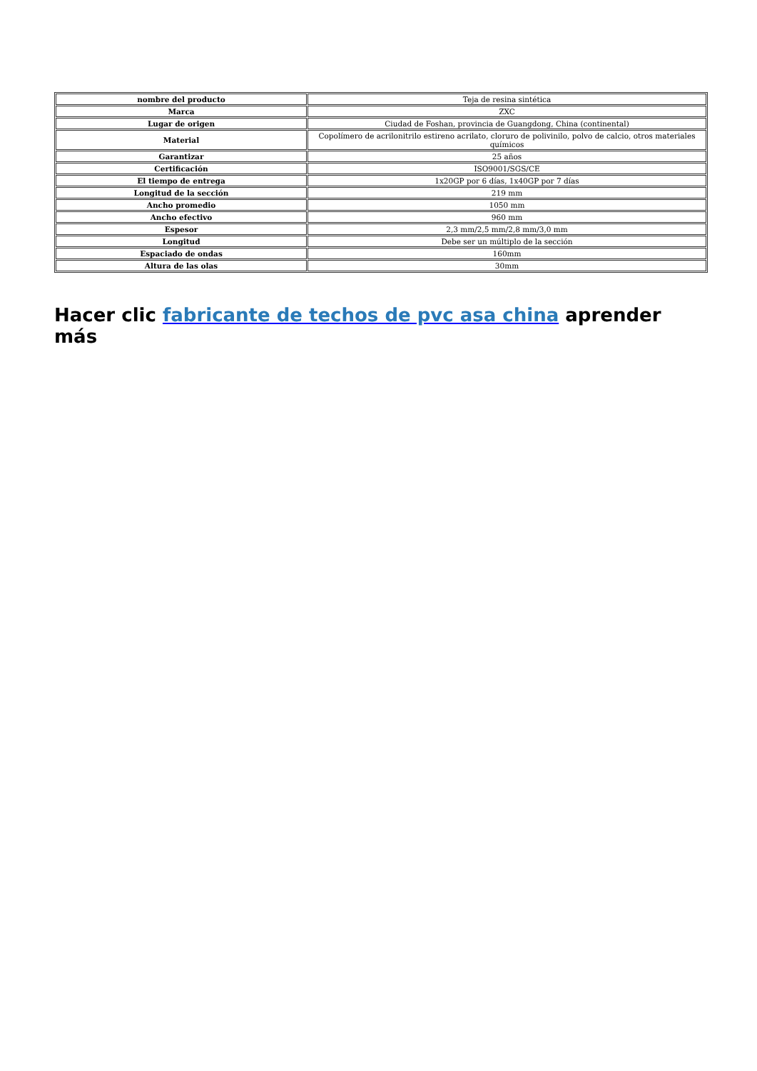| nombre del producto | Teja de resina sintética |
| Marca | ZXC |
| Lugar de origen | Ciudad de Foshan, provincia de Guangdong, China (continental) |
| Material | Copolímero de acrilonitrilo estireno acrilato, cloruro de polivinilo, polvo de calcio, otros materiales químicos |
| Garantizar | 25 años |
| Certificación | ISO9001/SGS/CE |
| El tiempo de entrega | 1x20GP por 6 días, 1x40GP por 7 días |
| Longitud de la sección | 219 mm |
| Ancho promedio | 1050 mm |
| Ancho efectivo | 960 mm |
| Espesor | 2,3 mm/2,5 mm/2,8 mm/3,0 mm |
| Longitud | Debe ser un múltiplo de la sección |
| Espaciado de ondas | 160mm |
| Altura de las olas | 30mm |
Hacer clic fabricante de techos de pvc asa china aprender más